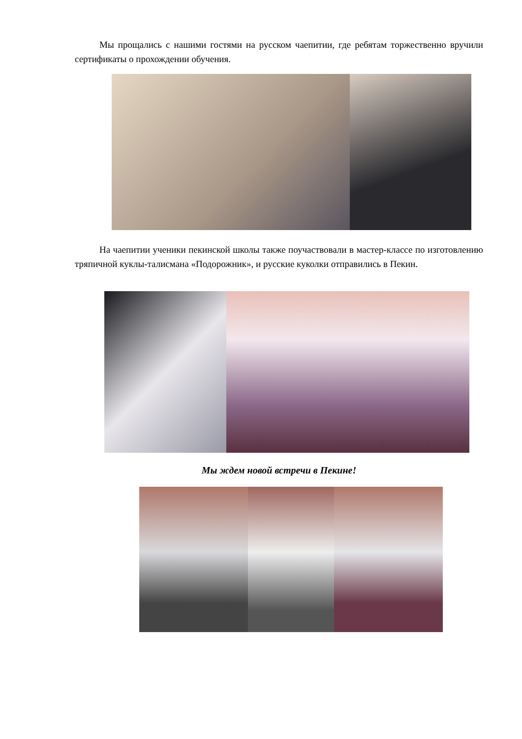Мы прощались с нашими гостями на русском чаепитии, где ребятам торжественно вручили сертификаты о прохождении обучения.
На чаепитии ученики пекинской школы также поучаствовали в мастер-классе по изготовлению тряпичной куклы-талисмана «Подорожник», и русские куколки отправились в Пекин.
Мы ждем новой встречи в Пекине!